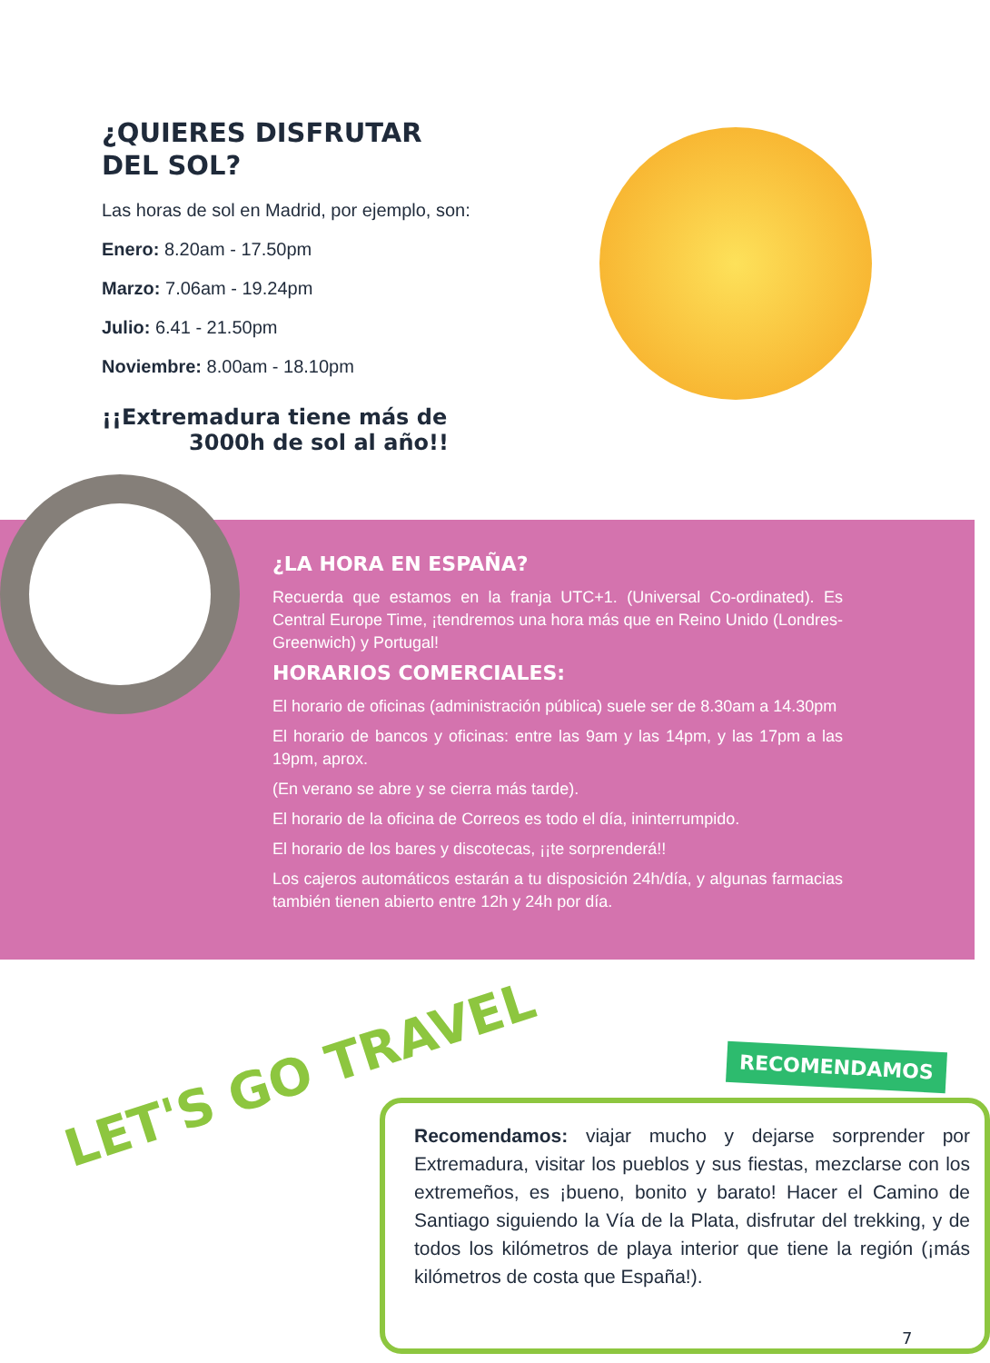¿QUIERES DISFRUTAR
DEL SOL?
Las horas de sol en Madrid, por ejemplo, son:
Enero: 8.20am - 17.50pm
Marzo: 7.06am - 19.24pm
Julio: 6.41 - 21.50pm
Noviembre: 8.00am - 18.10pm
¡¡Extremadura tiene más de
3000h de sol al año!!
¿LA HORA EN ESPAÑA?
Recuerda que estamos en la franja UTC+1. (Universal Co-ordinated). Es Central Europe Time, ¡tendremos una hora más que en Reino Unido (Londres-Greenwich) y Portugal!
HORARIOS COMERCIALES:
El horario de oficinas (administración pública) suele ser de 8.30am a 14.30pm
El horario de bancos y oficinas: entre las 9am y las 14pm, y las 17pm a las 19pm, aprox.
(En verano se abre y se cierra más tarde).
El horario de la oficina de Correos es todo el día, ininterrumpido.
El horario de los bares y discotecas, ¡¡te sorprenderá!!
Los cajeros automáticos estarán a tu disposición 24h/día, y algunas farmacias también tienen abierto entre 12h y 24h por día.
LET'S GO TRAVEL RECOMENDAMOS
Recomendamos: viajar mucho y dejarse sorprender por Extremadura, visitar los pueblos y sus fiestas, mezclarse con los extremeños, es ¡bueno, bonito y barato! Hacer el Camino de Santiago siguiendo la Vía de la Plata, disfrutar del trekking, y de todos los kilómetros de playa interior que tiene la región (¡más kilómetros de costa que España!).
7